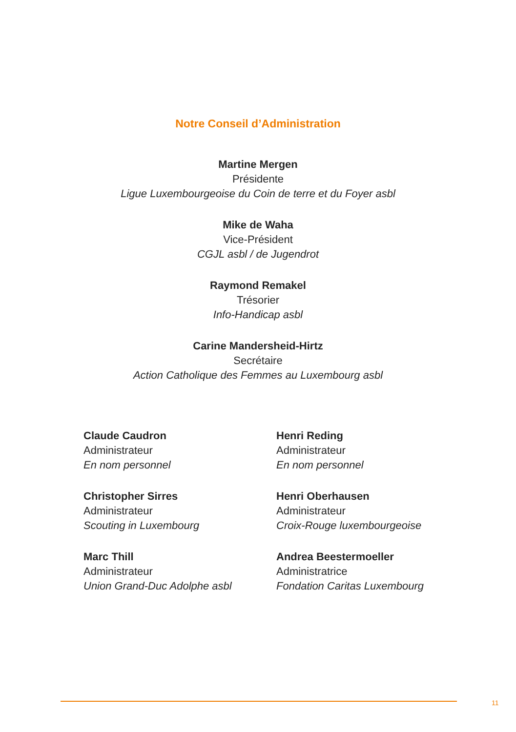Notre Conseil d’Administration
Martine Mergen
Présidente
Ligue Luxembourgeoise du Coin de terre et du Foyer asbl
Mike de Waha
Vice-Président
CGJL asbl / de Jugendrot
Raymond Remakel
Trésorier
Info-Handicap asbl
Carine Mandersheid-Hirtz
Secrétaire
Action Catholique des Femmes au Luxembourg asbl
Claude Caudron
Administrateur
En nom personnel
Henri Reding
Administrateur
En nom personnel
Christopher Sirres
Administrateur
Scouting in Luxembourg
Henri Oberhausen
Administrateur
Croix-Rouge luxembourgeoise
Marc Thill
Administrateur
Union Grand-Duc Adolphe asbl
Andrea Beestermoeller
Administratrice
Fondation Caritas Luxembourg
11